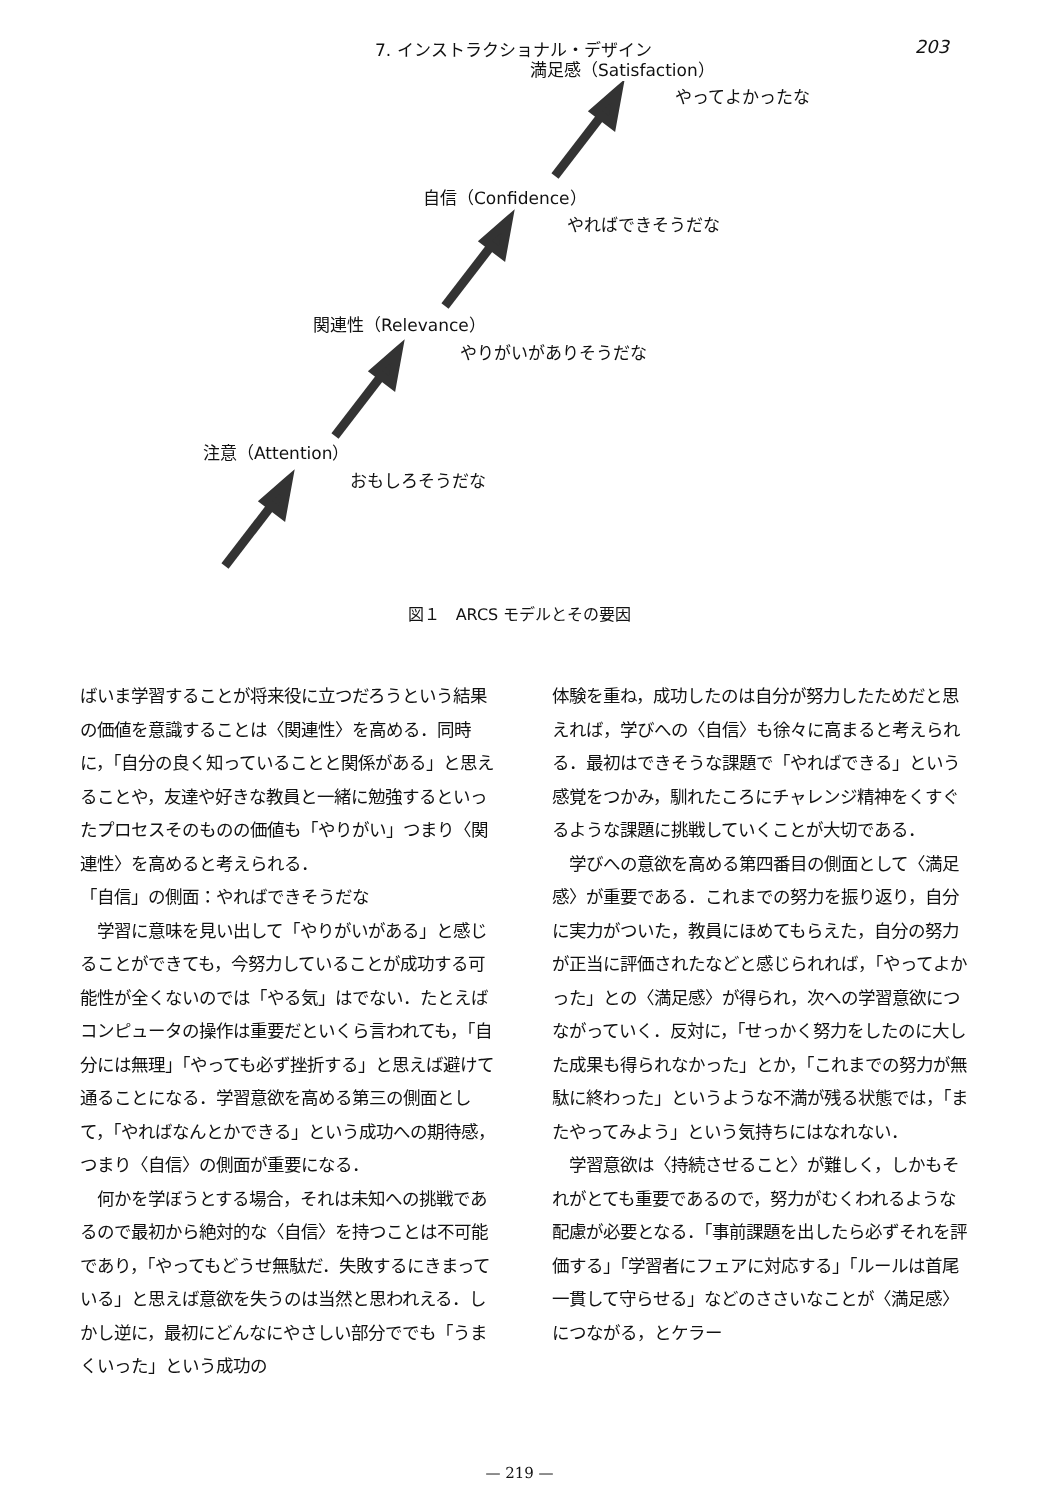7. インストラクショナル・デザイン 203
満足感（Satisfaction）
やってよかったな
自信（Confidence）
やればできそうだな
関連性（Relevance）
やりがいがありそうだな
注意（Attention）
おもしろそうだな
図１　ARCS モデルとその要因
ばいま学習することが将来役に立つだろうという結果の価値を意識することは〈関連性〉を高める．同時に，「自分の良く知っていることと関係がある」と思えることや，友達や好きな教員と一緒に勉強するといったプロセスそのものの価値も「やりがい」つまり〈関連性〉を高めると考えられる．
「自信」の側面：やればできそうだな
　学習に意味を見い出して「やりがいがある」と感じることができても，今努力していることが成功する可能性が全くないのでは「やる気」はでない．たとえばコンピュータの操作は重要だといくら言われても，「自分には無理」「やっても必ず挫折する」と思えば避けて通ることになる．学習意欲を高める第三の側面として，「やればなんとかできる」という成功への期待感，つまり〈自信〉の側面が重要になる．
　何かを学ぼうとする場合，それは未知への挑戦であるので最初から絶対的な〈自信〉を持つことは不可能であり，「やってもどうせ無駄だ．失敗するにきまっている」と思えば意欲を失うのは当然と思われえる．しかし逆に，最初にどんなにやさしい部分ででも「うまくいった」という成功の
体験を重ね，成功したのは自分が努力したためだと思えれば，学びへの〈自信〉も徐々に高まると考えられる．最初はできそうな課題で「やればできる」という感覚をつかみ，馴れたころにチャレンジ精神をくすぐるような課題に挑戦していくことが大切である．
　学びへの意欲を高める第四番目の側面として〈満足感〉が重要である．これまでの努力を振り返り，自分に実力がついた，教員にほめてもらえた，自分の努力が正当に評価されたなどと感じられれば，「やってよかった」との〈満足感〉が得られ，次への学習意欲につながっていく．反対に，「せっかく努力をしたのに大した成果も得られなかった」とか，「これまでの努力が無駄に終わった」というような不満が残る状態では，「またやってみよう」という気持ちにはなれない．
　学習意欲は〈持続させること〉が難しく，しかもそれがとても重要であるので，努力がむくわれるような配慮が必要となる．「事前課題を出したら必ずそれを評価する」「学習者にフェアに対応する」「ルールは首尾一貫して守らせる」などのささいなことが〈満足感〉につながる，とケラー
— 219 —